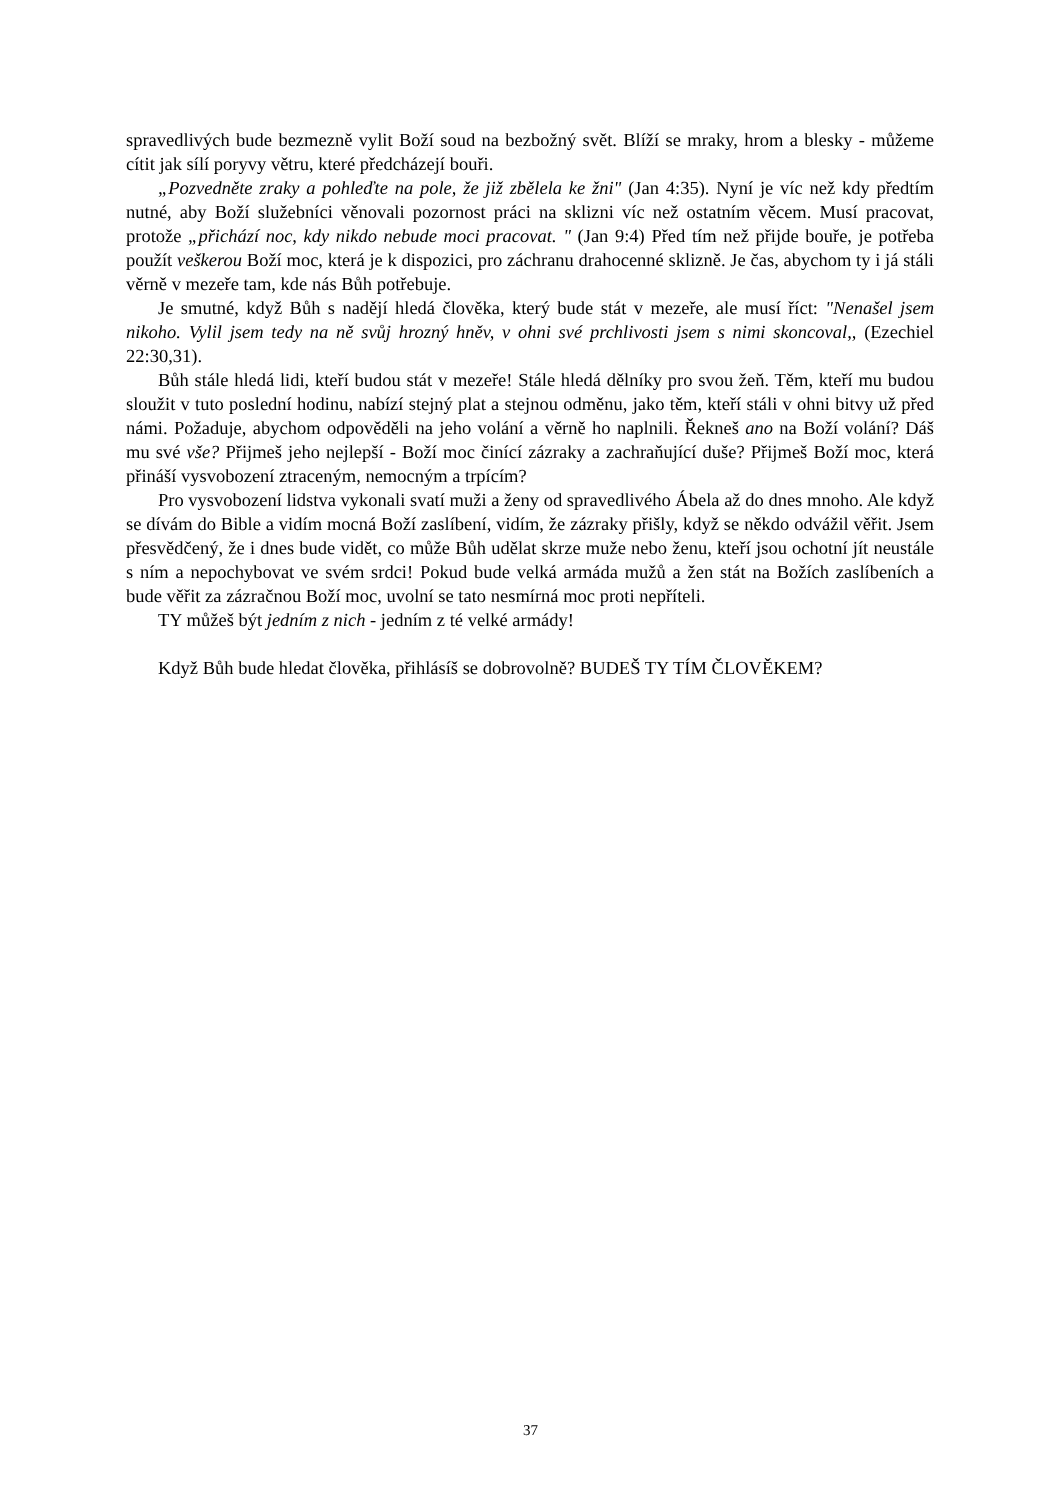spravedlivých bude bezmezně vylit Boží soud na bezbožný svět. Blíží se mraky, hrom a blesky - můžeme cítit jak sílí poryvy větru, které předcházejí bouři.
„Pozvedněte zraky a pohleďte na pole, že již zbělela ke žni" (Jan 4:35). Nyní je víc než kdy předtím nutné, aby Boží služebníci věnovali pozornost práci na sklizni víc než ostatním věcem. Musí pracovat, protože „přichází noc, kdy nikdo nebude moci pracovat. " (Jan 9:4) Před tím než přijde bouře, je potřeba použít veškerou Boží moc, která je k dispozici, pro záchranu drahocenné sklizně. Je čas, abychom ty i já stáli věrně v mezeře tam, kde nás Bůh potřebuje.
Je smutné, když Bůh s nadějí hledá člověka, který bude stát v mezeře, ale musí říct: "Nenašel jsem nikoho. Vylil jsem tedy na ně svůj hrozný hněv, v ohni své prchlivosti jsem s nimi skoncoval,, (Ezechiel 22:30,31).
Bůh stále hledá lidi, kteří budou stát v mezeře! Stále hledá dělníky pro svou žeň. Těm, kteří mu budou sloužit v tuto poslední hodinu, nabízí stejný plat a stejnou odměnu, jako těm, kteří stáli v ohni bitvy už před námi. Požaduje, abychom odpověděli na jeho volání a věrně ho naplnili. Řekneš ano na Boží volání? Dáš mu své vše? Přijmeš jeho nejlepší - Boží moc činící zázraky a zachraňující duše? Přijmeš Boží moc, která přináší vysvobození ztraceným, nemocným a trpícím?
Pro vysvobození lidstva vykonali svatí muži a ženy od spravedlivého Ábela až do dnes mnoho. Ale když se dívám do Bible a vidím mocná Boží zaslíbení, vidím, že zázraky přišly, když se někdo odvážil věřit. Jsem přesvědčený, že i dnes bude vidět, co může Bůh udělat skrze muže nebo ženu, kteří jsou ochotní jít neustále s ním a nepochybovat ve svém srdci! Pokud bude velká armáda mužů a žen stát na Božích zaslíbeních a bude věřit za zázračnou Boží moc, uvolní se tato nesmírná moc proti nepříteli.
TY můžeš být jedním z nich - jedním z té velké armády!
Když Bůh bude hledat člověka, přihlásíš se dobrovolně? BUDEŠ TY TÍM ČLOVĚKEM?
37